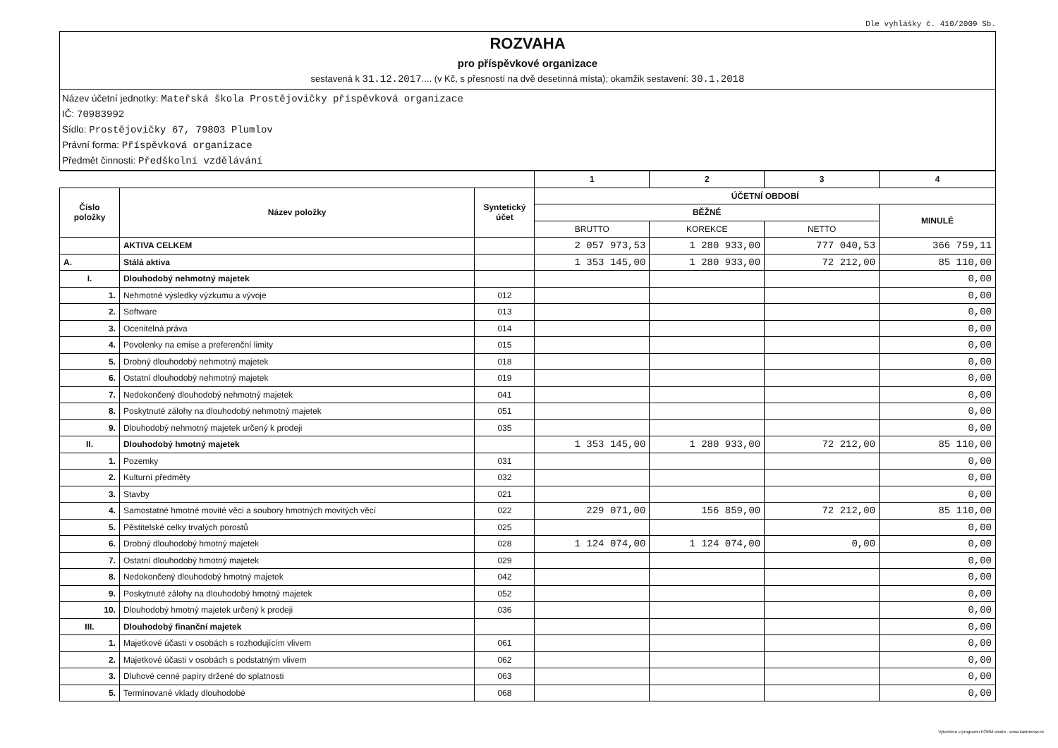Dle vyhlášky č. 410/2009 Sb.
ROZVAHA
pro příspěvkové organizace
sestavená k 31.12.2017.... (v Kč, s přesností na dvě desetinná místa); okamžik sestavení: 30.1.2018
Název účetní jednotky: Mateřská škola Prostějovičky příspěvková organizace
IČ: 70983992
Sídlo: Prostějovičky 67, 79803 Plumlov
Právní forma: Příspěvková organizace
Předmět činnosti: Předškolní vzdělávání
| | | | 1 | 2 | 3 | 4 |
| Číslo položky | Název položky | Syntetický účet | ÚČETNÍ OBDOBÍ | | | |
| | | | BĚŽNÉ | | | MINULÉ |
| | | | BRUTTO | KOREKCE | NETTO | |
| | AKTIVA CELKEM | | 2 057 973,53 | 1 280 933,00 | 777 040,53 | 366 759,11 |
| A. | Stálá aktiva | | 1 353 145,00 | 1 280 933,00 | 72 212,00 | 85 110,00 |
| I. | Dlouhodobý nehmotný majetek | | | | | 0,00 |
| 1. | Nehmotné výsledky výzkumu a vývoje | 012 | | | | 0,00 |
| 2. | Software | 013 | | | | 0,00 |
| 3. | Ocenitelná práva | 014 | | | | 0,00 |
| 4. | Povolenky na emise a preferenční limity | 015 | | | | 0,00 |
| 5. | Drobný dlouhodobý nehmotný majetek | 018 | | | | 0,00 |
| 6. | Ostatní dlouhodobý nehmotný majetek | 019 | | | | 0,00 |
| 7. | Nedokončený dlouhodobý nehmotný majetek | 041 | | | | 0,00 |
| 8. | Poskytnuté zálohy na dlouhodobý nehmotný majetek | 051 | | | | 0,00 |
| 9. | Dlouhodobý nehmotný majetek určený k prodeji | 035 | | | | 0,00 |
| II. | Dlouhodobý hmotný majetek | | 1 353 145,00 | 1 280 933,00 | 72 212,00 | 85 110,00 |
| 1. | Pozemky | 031 | | | | 0,00 |
| 2. | Kulturní předměty | 032 | | | | 0,00 |
| 3. | Stavby | 021 | | | | 0,00 |
| 4. | Samostatné hmotné movité věci a soubory hmotných movitých věcí | 022 | 229 071,00 | 156 859,00 | 72 212,00 | 85 110,00 |
| 5. | Pěstitelské celky trvalých porostů | 025 | | | | 0,00 |
| 6. | Drobný dlouhodobý hmotný majetek | 028 | 1 124 074,00 | 1 124 074,00 | 0,00 | 0,00 |
| 7. | Ostatní dlouhodobý hmotný majetek | 029 | | | | 0,00 |
| 8. | Nedokončený dlouhodobý hmotný majetek | 042 | | | | 0,00 |
| 9. | Poskytnuté zálohy na dlouhodobý hmotný majetek | 052 | | | | 0,00 |
| 10. | Dlouhodobý hmotný majetek určený k prodeji | 036 | | | | 0,00 |
| III. | Dlouhodobý finanční majetek | | | | | 0,00 |
| 1. | Majetkové účasti v osobách s rozhodujícím vlivem | 061 | | | | 0,00 |
| 2. | Majetkové účasti v osobách s podstatným vlivem | 062 | | | | 0,00 |
| 3. | Dluhové cenné papíry držené do splatnosti | 063 | | | | 0,00 |
| 5. | Termínované vklady dlouhodobé | 068 | | | | 0,00 |
Vytvořeno v programu FORM studio - www.kastnersw.cz